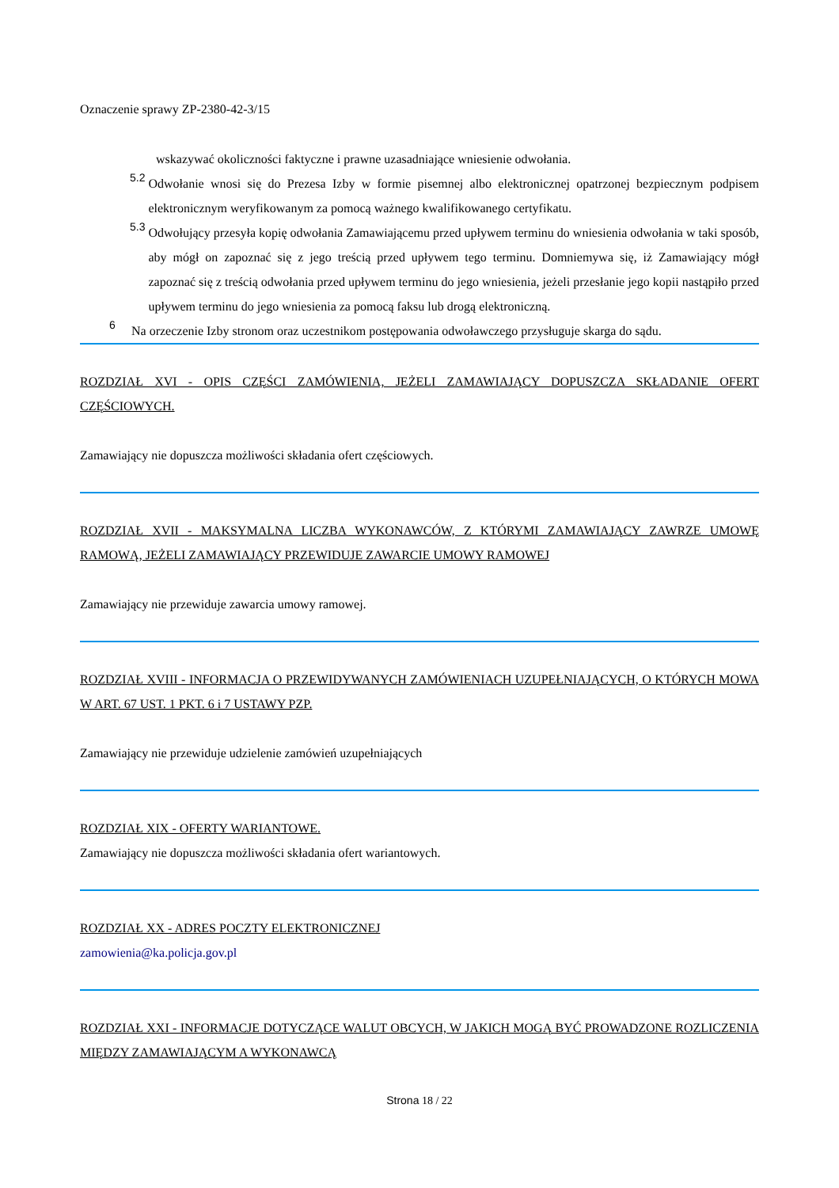Oznaczenie sprawy ZP-2380-42-3/15
wskazywać okoliczności faktyczne i prawne uzasadniające wniesienie odwołania.
5.2
Odwołanie wnosi się do Prezesa Izby w formie pisemnej albo elektronicznej opatrzonej bezpiecznym podpisem elektronicznym weryfikowanym za pomocą ważnego kwalifikowanego certyfikatu.
5.3
Odwołujący przesyła kopię odwołania Zamawiającemu przed upływem terminu do wniesienia odwołania w taki sposób, aby mógł on zapoznać się z jego treścią przed upływem tego terminu. Domniemywa się, iż Zamawiający mógł zapoznać się z treścią odwołania przed upływem terminu do jego wniesienia, jeżeli przesłanie jego kopii nastąpiło przed upływem terminu do jego wniesienia za pomocą faksu lub drogą elektroniczną.
6
Na orzeczenie Izby stronom oraz uczestnikom postępowania odwoławczego przysługuje skarga do sądu.
ROZDZIAŁ XVI - OPIS CZĘŚCI ZAMÓWIENIA, JEŻELI ZAMAWIAJĄCY DOPUSZCZA SKŁADANIE OFERT CZĘŚCIOWYCH.
Zamawiający nie dopuszcza możliwości składania ofert częściowych.
ROZDZIAŁ XVII - MAKSYMALNA LICZBA WYKONAWCÓW, Z KTÓRYMI ZAMAWIAJĄCY ZAWRZE UMOWĘ RAMOWĄ, JEŻELI ZAMAWIAJĄCY PRZEWIDUJE ZAWARCIE UMOWY RAMOWEJ
Zamawiający nie przewiduje zawarcia umowy ramowej.
ROZDZIAŁ XVIII - INFORMACJA O PRZEWIDYWANYCH ZAMÓWIENIACH UZUPEŁNIAJĄCYCH, O KTÓRYCH MOWA W ART. 67 UST. 1 PKT. 6 i 7 USTAWY PZP.
Zamawiający nie przewiduje udzielenie zamówień uzupełniających
ROZDZIAŁ XIX - OFERTY WARIANTOWE.
Zamawiający nie dopuszcza możliwości składania ofert wariantowych.
ROZDZIAŁ XX - ADRES POCZTY ELEKTRONICZNEJ
zamowienia@ka.policja.gov.pl
ROZDZIAŁ XXI - INFORMACJE DOTYCZĄCE WALUT OBCYCH, W JAKICH MOGĄ BYĆ PROWADZONE ROZLICZENIA MIĘDZY ZAMAWIAJĄCYM A WYKONAWCĄ
Strona 18 / 22